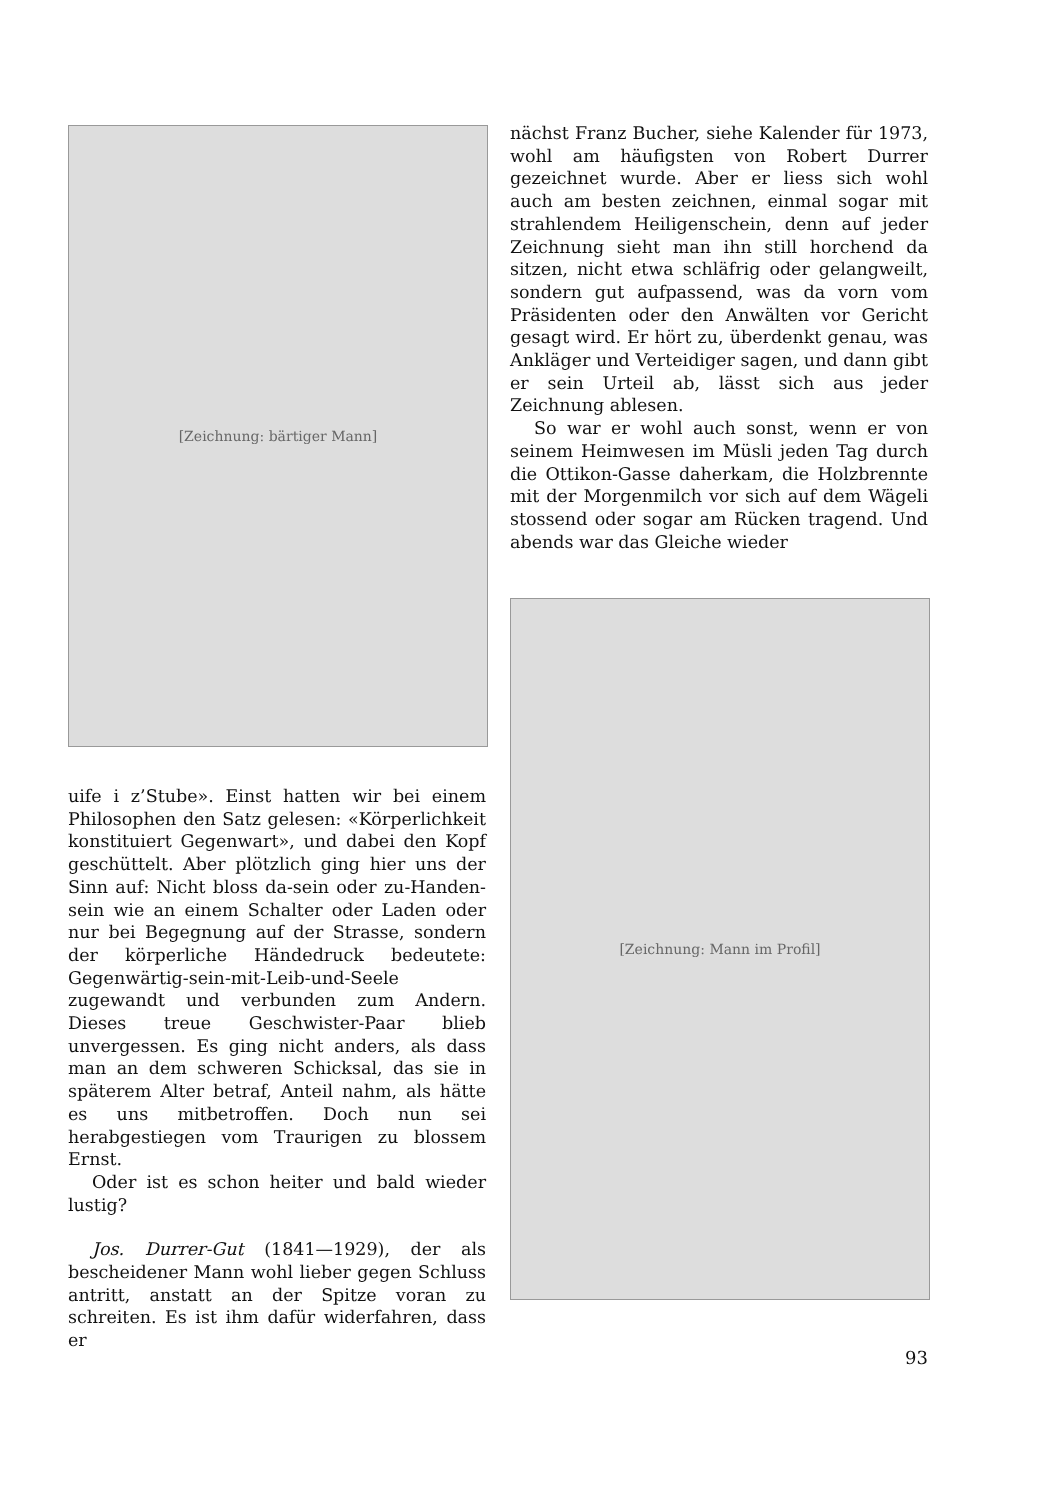[Zeichnung: bärtiger Mann]
uife i z’Stube». Einst hatten wir bei einem Philosophen den Satz gelesen: «Körperlichkeit konstituiert Gegenwart», und dabei den Kopf geschüttelt. Aber plötzlich ging hier uns der Sinn auf: Nicht bloss da-sein oder zu-Handen-sein wie an einem Schalter oder Laden oder nur bei Begegnung auf der Strasse, sondern der körperliche Händedruck bedeutete: Gegenwärtig-sein-mit-Leib-und-Seele zugewandt und verbunden zum Andern. Dieses treue Geschwister-Paar blieb unvergessen. Es ging nicht anders, als dass man an dem schweren Schicksal, das sie in späterem Alter betraf, Anteil nahm, als hätte es uns mitbetroffen. Doch nun sei herabgestiegen vom Traurigen zu blossem Ernst.
Oder ist es schon heiter und bald wieder lustig?
Jos. Durrer-Gut (1841—1929), der als bescheidener Mann wohl lieber gegen Schluss antritt, anstatt an der Spitze voran zu schreiten. Es ist ihm dafür widerfahren, dass er
nächst Franz Bucher, siehe Kalender für 1973, wohl am häufigsten von Robert Durrer gezeichnet wurde. Aber er liess sich wohl auch am besten zeichnen, einmal sogar mit strahlendem Heiligenschein, denn auf jeder Zeichnung sieht man ihn still horchend da sitzen, nicht etwa schläfrig oder gelangweilt, sondern gut aufpassend, was da vorn vom Präsidenten oder den Anwälten vor Gericht gesagt wird. Er hört zu, überdenkt genau, was Ankläger und Verteidiger sagen, und dann gibt er sein Urteil ab, lässt sich aus jeder Zeichnung ablesen.
So war er wohl auch sonst, wenn er von seinem Heimwesen im Müsli jeden Tag durch die Ottikon-Gasse daherkam, die Holzbrennte mit der Morgenmilch vor sich auf dem Wägeli stossend oder sogar am Rücken tragend. Und abends war das Gleiche wieder
[Zeichnung: Mann im Profil]
93